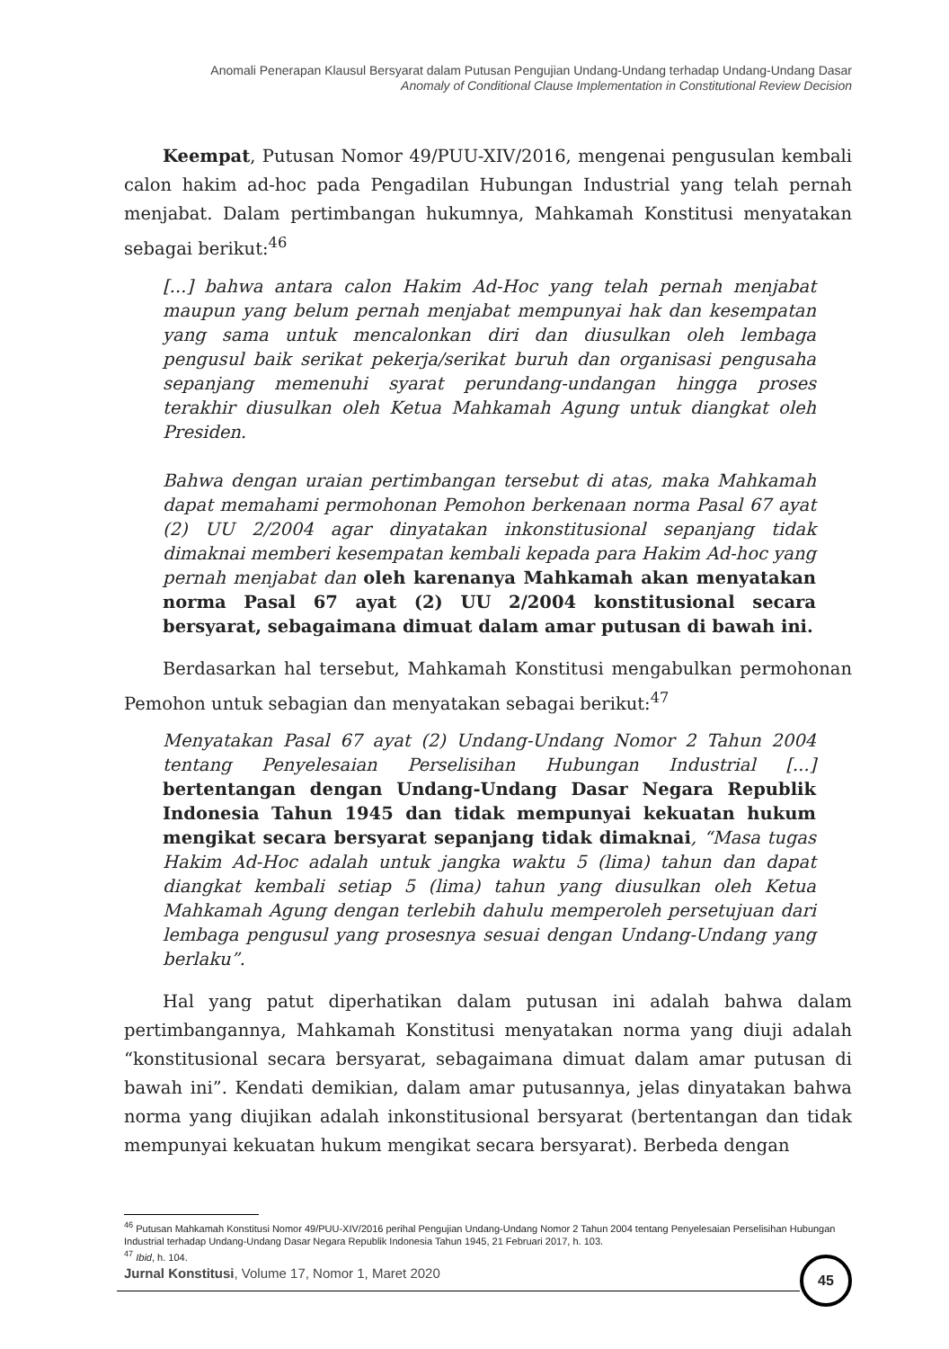Anomali Penerapan Klausul Bersyarat dalam Putusan Pengujian Undang-Undang terhadap Undang-Undang Dasar
Anomaly of Conditional Clause Implementation in Constitutional Review Decision
Keempat, Putusan Nomor 49/PUU-XIV/2016, mengenai pengusulan kembali calon hakim ad-hoc pada Pengadilan Hubungan Industrial yang telah pernah menjabat. Dalam pertimbangan hukumnya, Mahkamah Konstitusi menyatakan sebagai berikut:<sup>46</sup>
[...] bahwa antara calon Hakim Ad-Hoc yang telah pernah menjabat maupun yang belum pernah menjabat mempunyai hak dan kesempatan yang sama untuk mencalonkan diri dan diusulkan oleh lembaga pengusul baik serikat pekerja/serikat buruh dan organisasi pengusaha sepanjang memenuhi syarat perundang-undangan hingga proses terakhir diusulkan oleh Ketua Mahkamah Agung untuk diangkat oleh Presiden.
Bahwa dengan uraian pertimbangan tersebut di atas, maka Mahkamah dapat memahami permohonan Pemohon berkenaan norma Pasal 67 ayat (2) UU 2/2004 agar dinyatakan inkonstitusional sepanjang tidak dimaknai memberi kesempatan kembali kepada para Hakim Ad-hoc yang pernah menjabat dan oleh karenanya Mahkamah akan menyatakan norma Pasal 67 ayat (2) UU 2/2004 konstitusional secara bersyarat, sebagaimana dimuat dalam amar putusan di bawah ini.
Berdasarkan hal tersebut, Mahkamah Konstitusi mengabulkan permohonan Pemohon untuk sebagian dan menyatakan sebagai berikut:<sup>47</sup>
Menyatakan Pasal 67 ayat (2) Undang-Undang Nomor 2 Tahun 2004 tentang Penyelesaian Perselisihan Hubungan Industrial [...] bertentangan dengan Undang-Undang Dasar Negara Republik Indonesia Tahun 1945 dan tidak mempunyai kekuatan hukum mengikat secara bersyarat sepanjang tidak dimaknai, “Masa tugas Hakim Ad-Hoc adalah untuk jangka waktu 5 (lima) tahun dan dapat diangkat kembali setiap 5 (lima) tahun yang diusulkan oleh Ketua Mahkamah Agung dengan terlebih dahulu memperoleh persetujuan dari lembaga pengusul yang prosesnya sesuai dengan Undang-Undang yang berlaku”.
Hal yang patut diperhatikan dalam putusan ini adalah bahwa dalam pertimbangannya, Mahkamah Konstitusi menyatakan norma yang diuji adalah “konstitusional secara bersyarat, sebagaimana dimuat dalam amar putusan di bawah ini”. Kendati demikian, dalam amar putusannya, jelas dinyatakan bahwa norma yang diujikan adalah inkonstitusional bersyarat (bertentangan dan tidak mempunyai kekuatan hukum mengikat secara bersyarat). Berbeda dengan
<sup>46</sup> Putusan Mahkamah Konstitusi Nomor 49/PUU-XIV/2016 perihal Pengujian Undang-Undang Nomor 2 Tahun 2004 tentang Penyelesaian Perselisihan Hubungan Industrial terhadap Undang-Undang Dasar Negara Republik Indonesia Tahun 1945, 21 Februari 2017, h. 103.
<sup>47</sup> Ibid, h. 104.
Jurnal Konstitusi, Volume 17, Nomor 1, Maret 2020
45